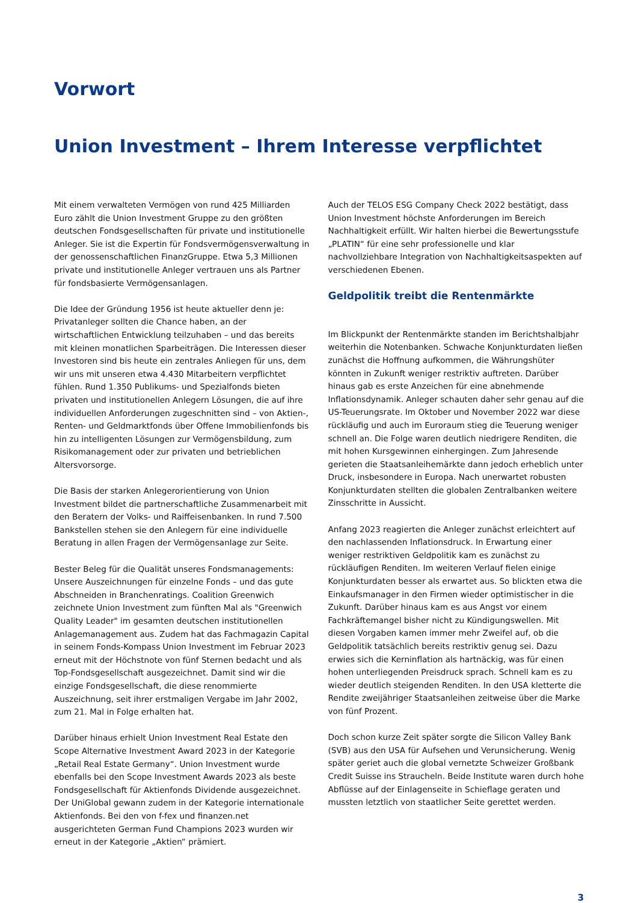Vorwort
Union Investment – Ihrem Interesse verpflichtet
Mit einem verwalteten Vermögen von rund 425 Milliarden Euro zählt die Union Investment Gruppe zu den größten deutschen Fondsgesellschaften für private und institutionelle Anleger. Sie ist die Expertin für Fondsvermögensverwaltung in der genossenschaftlichen FinanzGruppe. Etwa 5,3 Millionen private und institutionelle Anleger vertrauen uns als Partner für fondsbasierte Vermögensanlagen.
Die Idee der Gründung 1956 ist heute aktueller denn je: Privatanleger sollten die Chance haben, an der wirtschaftlichen Entwicklung teilzuhaben – und das bereits mit kleinen monatlichen Sparbeiträgen. Die Interessen dieser Investoren sind bis heute ein zentrales Anliegen für uns, dem wir uns mit unseren etwa 4.430 Mitarbeitern verpflichtet fühlen. Rund 1.350 Publikums- und Spezialfonds bieten privaten und institutionellen Anlegern Lösungen, die auf ihre individuellen Anforderungen zugeschnitten sind – von Aktien-, Renten- und Geldmarktfonds über Offene Immobilienfonds bis hin zu intelligenten Lösungen zur Vermögensbildung, zum Risikomanagement oder zur privaten und betrieblichen Altersvorsorge.
Die Basis der starken Anlegerorientierung von Union Investment bildet die partnerschaftliche Zusammenarbeit mit den Beratern der Volks- und Raiffeisenbanken. In rund 7.500 Bankstellen stehen sie den Anlegern für eine individuelle Beratung in allen Fragen der Vermögensanlage zur Seite.
Bester Beleg für die Qualität unseres Fondsmanagements: Unsere Auszeichnungen für einzelne Fonds – und das gute Abschneiden in Branchenratings. Coalition Greenwich zeichnete Union Investment zum fünften Mal als "Greenwich Quality Leader" im gesamten deutschen institutionellen Anlagemanagement aus. Zudem hat das Fachmagazin Capital in seinem Fonds-Kompass Union Investment im Februar 2023 erneut mit der Höchstnote von fünf Sternen bedacht und als Top-Fondsgesellschaft ausgezeichnet. Damit sind wir die einzige Fondsgesellschaft, die diese renommierte Auszeichnung, seit ihrer erstmaligen Vergabe im Jahr 2002, zum 21. Mal in Folge erhalten hat.
Darüber hinaus erhielt Union Investment Real Estate den Scope Alternative Investment Award 2023 in der Kategorie „Retail Real Estate Germany“. Union Investment wurde ebenfalls bei den Scope Investment Awards 2023 als beste Fondsgesellschaft für Aktienfonds Dividende ausgezeichnet. Der UniGlobal gewann zudem in der Kategorie internationale Aktienfonds. Bei den von f-fex und finanzen.net ausgerichteten German Fund Champions 2023 wurden wir erneut in der Kategorie „Aktien“ prämiert.
Auch der TELOS ESG Company Check 2022 bestätigt, dass Union Investment höchste Anforderungen im Bereich Nachhaltigkeit erfüllt. Wir halten hierbei die Bewertungsstufe „PLATIN“ für eine sehr professionelle und klar nachvollziehbare Integration von Nachhaltigkeitsaspekten auf verschiedenen Ebenen.
Geldpolitik treibt die Rentenmärkte
Im Blickpunkt der Rentenmärkte standen im Berichtshalbjahr weiterhin die Notenbanken. Schwache Konjunkturdaten ließen zunächst die Hoffnung aufkommen, die Währungshüter könnten in Zukunft weniger restriktiv auftreten. Darüber hinaus gab es erste Anzeichen für eine abnehmende Inflationsdynamik. Anleger schauten daher sehr genau auf die US-Teuerungsrate. Im Oktober und November 2022 war diese rückläufig und auch im Euroraum stieg die Teuerung weniger schnell an. Die Folge waren deutlich niedrigere Renditen, die mit hohen Kursgewinnen einhergingen. Zum Jahresende gerieten die Staatsanleihemärkte dann jedoch erheblich unter Druck, insbesondere in Europa. Nach unerwartet robusten Konjunkturdaten stellten die globalen Zentralbanken weitere Zinsschritte in Aussicht.
Anfang 2023 reagierten die Anleger zunächst erleichtert auf den nachlassenden Inflationsdruck. In Erwartung einer weniger restriktiven Geldpolitik kam es zunächst zu rückläufigen Renditen. Im weiteren Verlauf fielen einige Konjunkturdaten besser als erwartet aus. So blickten etwa die Einkaufsmanager in den Firmen wieder optimistischer in die Zukunft. Darüber hinaus kam es aus Angst vor einem Fachkräftemangel bisher nicht zu Kündigungswellen. Mit diesen Vorgaben kamen immer mehr Zweifel auf, ob die Geldpolitik tatsächlich bereits restriktiv genug sei. Dazu erwies sich die Kerninflation als hartnäckig, was für einen hohen unterliegenden Preisdruck sprach. Schnell kam es zu wieder deutlich steigenden Renditen. In den USA kletterte die Rendite zweijähriger Staatsanleihen zeitweise über die Marke von fünf Prozent.
Doch schon kurze Zeit später sorgte die Silicon Valley Bank (SVB) aus den USA für Aufsehen und Verunsicherung. Wenig später geriet auch die global vernetzte Schweizer Großbank Credit Suisse ins Straucheln. Beide Institute waren durch hohe Abflüsse auf der Einlagenseite in Schieflage geraten und mussten letztlich von staatlicher Seite gerettet werden.
3